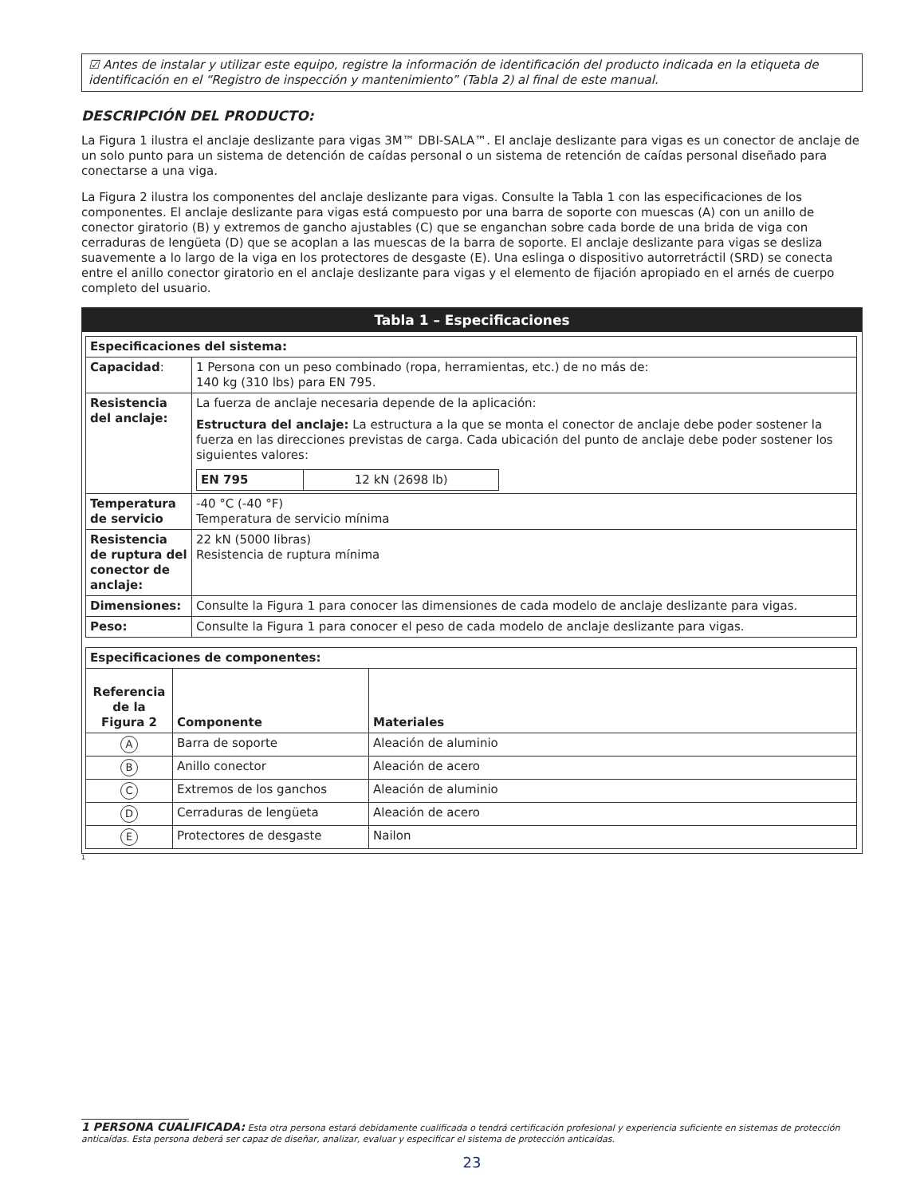☑ Antes de instalar y utilizar este equipo, registre la información de identificación del producto indicada en la etiqueta de identificación en el “Registro de inspección y mantenimiento” (Tabla 2) al final de este manual.
DESCRIPCIÓN DEL PRODUCTO:
La Figura 1 ilustra el anclaje deslizante para vigas 3M™ DBI-SALA™. El anclaje deslizante para vigas es un conector de anclaje de un solo punto para un sistema de detención de caídas personal o un sistema de retención de caídas personal diseñado para conectarse a una viga.
La Figura 2 ilustra los componentes del anclaje deslizante para vigas. Consulte la Tabla 1 con las especificaciones de los componentes. El anclaje deslizante para vigas está compuesto por una barra de soporte con muescas (A) con un anillo de conector giratorio (B) y extremos de gancho ajustables (C) que se enganchan sobre cada borde de una brida de viga con cerraduras de lengüeta (D) que se acoplan a las muescas de la barra de soporte. El anclaje deslizante para vigas se desliza suavemente a lo largo de la viga en los protectores de desgaste (E). Una eslinga o dispositivo autorretráctil (SRD) se conecta entre el anillo conector giratorio en el anclaje deslizante para vigas y el elemento de fijación apropiado en el arnés de cuerpo completo del usuario.
Tabla 1 – Especificaciones
| Especificaciones del sistema: | |
| --- | --- |
| Capacidad : | 1 Persona con un peso combinado (ropa, herramientas, etc.) de no más de: 140 kg (310 lbs) para EN 795. |
| Resistencia del anclaje: | La fuerza de anclaje necesaria depende de la aplicación: Estructura del anclaje: La estructura a la que se monta el conector de anclaje debe poder sostener la fuerza en las direcciones previstas de carga. Cada ubicación del punto de anclaje debe poder sostener los siguientes valores: / EN 795 / 12 kN (2698 lb) / |
| Temperatura de servicio | -40 °C (-40 °F) Temperatura de servicio mínima |
| Resistencia de ruptura del conector de anclaje: | 22 kN (5000 libras) Resistencia de ruptura mínima |
| Dimensiones: | Consulte la Figura 1 para conocer las dimensiones de cada modelo de anclaje deslizante para vigas. |
| Peso: | Consulte la Figura 1 para conocer el peso de cada modelo de anclaje deslizante para vigas. |
| Especificaciones de componentes: | | |
| --- | --- | --- |
| Referencia de la Figura 2 | Componente | Materiales |
| A | Barra de soporte | Aleación de aluminio |
| B | Anillo conector | Aleación de acero |
| C | Extremos de los ganchos | Aleación de aluminio |
| D | Cerraduras de lengüeta | Aleación de acero |
| E | Protectores de desgaste | Nailon |
1
1 PERSONA CUALIFICADA: Esta otra persona estará debidamente cualificada o tendrá certificación profesional y experiencia suficiente en sistemas de protección anticaídas. Esta persona deberá ser capaz de diseñar, analizar, evaluar y especificar el sistema de protección anticaídas.
23